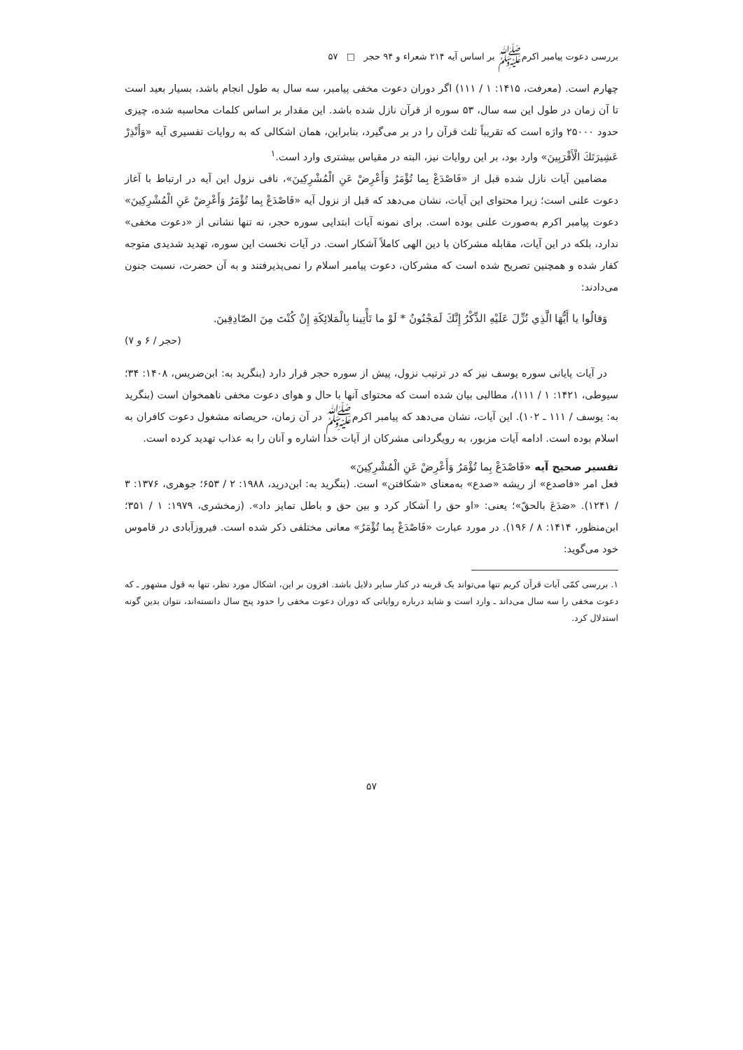بررسی دعوت پیامبر اکرم‌ﷺ بر اساس آیه ۲۱۴ شعراء و ۹۴ حجر □ ۵۷
چهارم است. (معرفت، ۱۴۱۵: ۱ / ۱۱۱) اگر دوران دعوت مخفی پیامبر، سه سال به طول انجام باشد، بسیار بعید است تا آن زمان در طول این سه سال، ۵۳ سوره از قرآن نازل شده باشد. این مقدار بر اساس کلمات محاسبه شده، چیزی حدود ۲۵۰۰۰ واژه است که تقریباً ثلث قرآن را در بر می‌گیرد، بنابراین، همان اشکالی که به روایات تفسیری آیه «وَأَنْذِرْ عَشِيرَتَكَ الْأَقْرَبِينَ» وارد بود، بر این روایات نیز، البته در مقیاس بیشتری وارد است.<sup>۱</sup>
مضامین آیات نازل شده قبل از «فَاصْدَعْ بِما تُؤْمَرُ وَأَعْرِضْ عَنِ الْمُشْرِكِينَ»، نافی نزول این آیه در ارتباط با آغاز دعوت علنی است؛ زیرا محتوای این آیات، نشان می‌دهد که قبل از نزول آیه «فَاصْدَعْ بِما تُؤْمَرُ وَأَعْرِضْ عَنِ الْمُشْرِكِينَ» دعوت پیامبر اکرم به‌صورت علنی بوده است. برای نمونه آیات ابتدایی سوره حجر، نه تنها نشانی از «دعوت مخفی» ندارد، بلکه در این آیات، مقابله مشرکان با دین الهی کاملاً آشکار است. در آیات نخست این سوره، تهدید شدیدی متوجه کفار شده و همچنین تصریح شده است که مشرکان، دعوت پیامبر اسلام را نمی‌پذیرفتند و به آن حضرت، نسبت جنون می‌دادند:
وَقالُوا يا أَيُّهَا الَّذِي نُزِّلَ عَلَيْهِ الذِّكْرُ إِنَّكَ لَمَجْنُونٌ * لَوْ ما تَأْتِينا بِالْمَلائِكَةِ إِنْ كُنْتَ مِنَ الصّادِقِينَ.
(حجر / ۶ و ۷)
در آیات پایانی سوره یوسف نیز که در ترتیب نزول، پیش از سوره حجر قرار دارد (بنگرید به: ابن‌ضریس، ۱۴۰۸: ۳۴؛ سیوطی، ۱۴۲۱: ۱ / ۱۱۱)، مطالبی بیان شده است که محتوای آنها با حال و هوای دعوت مخفی ناهمخوان است (بنگرید به: یوسف / ۱۱۱ ـ ۱۰۲). این آیات، نشان می‌دهد که پیامبر اکرم‌ﷺ در آن زمان، حریصانه مشغول دعوت کافران به اسلام بوده است. ادامه آیات مزبور، به رویگردانی مشرکان از آیات خدا اشاره و آنان را به عذاب تهدید کرده است.
تفسیر صحیح آیه «فَاصْدَعْ بِما تُؤْمَرُ وَأَعْرِضْ عَنِ الْمُشْرِكِينَ»
فعل امر «فاصدع» از ریشه «صدع» به‌معنای «شکافتن» است. (بنگرید به: ابن‌درید، ۱۹۸۸: ۲ / ۶۵۳؛ جوهری، ۱۳۷۶: ۳ / ۱۲۴۱). «صَدَعَ بالحقّ»؛ یعنی: «او حق را آشکار کرد و بین حق و باطل تمایز داد». (زمخشری، ۱۹۷۹: ۱ / ۳۵۱؛ ابن‌منظور، ۱۴۱۴: ۸ / ۱۹۶). در مورد عبارت «فَاصْدَعْ بِما تُؤْمَرُ» معانی مختلفی ذکر شده است. فیروزآبادی در قاموس خود می‌گوید:
۱. بررسی کمّی آیات قرآن کریم تنها می‌تواند یک قرینه در کنار سایر دلایل باشد. افزون بر این، اشکال مورد نظر، تنها به قول مشهور ـ که دعوت مخفی را سه سال می‌داند ـ وارد است و شاید درباره روایاتی که دوران دعوت مخفی را حدود پنج سال دانسته‌اند، نتوان بدین گونه استدلال کرد.
۵۷